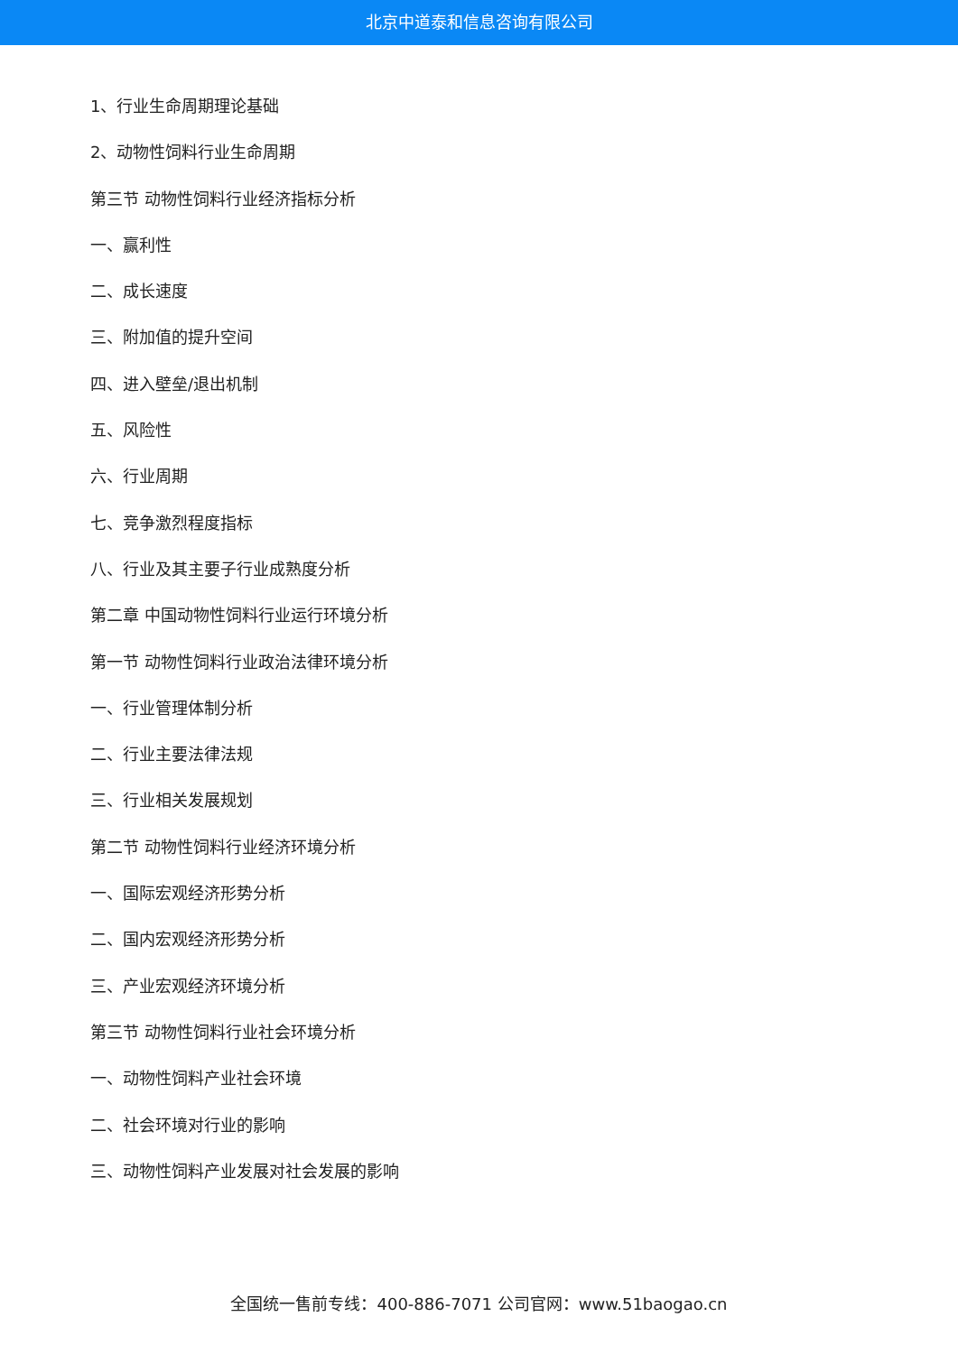北京中道泰和信息咨询有限公司
1、行业生命周期理论基础
2、动物性饲料行业生命周期
第三节 动物性饲料行业经济指标分析
一、赢利性
二、成长速度
三、附加值的提升空间
四、进入壁垒/退出机制
五、风险性
六、行业周期
七、竞争激烈程度指标
八、行业及其主要子行业成熟度分析
第二章 中国动物性饲料行业运行环境分析
第一节 动物性饲料行业政治法律环境分析
一、行业管理体制分析
二、行业主要法律法规
三、行业相关发展规划
第二节 动物性饲料行业经济环境分析
一、国际宏观经济形势分析
二、国内宏观经济形势分析
三、产业宏观经济环境分析
第三节 动物性饲料行业社会环境分析
一、动物性饲料产业社会环境
二、社会环境对行业的影响
三、动物性饲料产业发展对社会发展的影响
全国统一售前专线：400-886-7071 公司官网：www.51baogao.cn